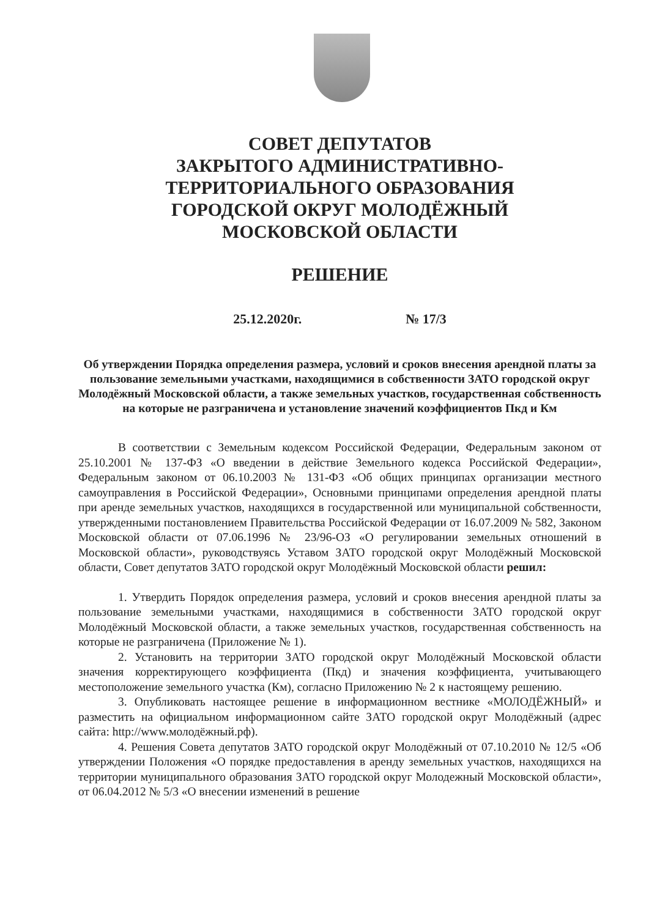СОВЕТ ДЕПУТАТОВ
ЗАКРЫТОГО АДМИНИСТРАТИВНО-
ТЕРРИТОРИАЛЬНОГО ОБРАЗОВАНИЯ
ГОРОДСКОЙ ОКРУГ МОЛОДЁЖНЫЙ
МОСКОВСКОЙ ОБЛАСТИ
РЕШЕНИЕ
25.12.2020г. № 17/3
Об утверждении Порядка определения размера, условий и сроков внесения арендной платы за пользование земельными участками, находящимися в собственности ЗАТО городской округ Молодёжный Московской области, а также земельных участков, государственная собственность на которые не разграничена и установление значений коэффициентов Пкд и Км
В соответствии с Земельным кодексом Российской Федерации, Федеральным законом от 25.10.2001 № 137-ФЗ «О введении в действие Земельного кодекса Российской Федерации», Федеральным законом от 06.10.2003 № 131-ФЗ «Об общих принципах организации местного самоуправления в Российской Федерации», Основными принципами определения арендной платы при аренде земельных участков, находящихся в государственной или муниципальной собственности, утвержденными постановлением Правительства Российской Федерации от 16.07.2009 № 582, Законом Московской области от 07.06.1996 № 23/96-ОЗ «О регулировании земельных отношений в Московской области», руководствуясь Уставом ЗАТО городской округ Молодёжный Московской области, Совет депутатов ЗАТО городской округ Молодёжный Московской области решил:
1. Утвердить Порядок определения размера, условий и сроков внесения арендной платы за пользование земельными участками, находящимися в собственности ЗАТО городской округ Молодёжный Московской области, а также земельных участков, государственная собственность на которые не разграничена (Приложение № 1).
2. Установить на территории ЗАТО городской округ Молодёжный Московской области значения корректирующего коэффициента (Пкд) и значения коэффициента, учитывающего местоположение земельного участка (Км), согласно Приложению № 2 к настоящему решению.
3. Опубликовать настоящее решение в информационном вестнике «МОЛОДЁЖНЫЙ» и разместить на официальном информационном сайте ЗАТО городской округ Молодёжный (адрес сайта: http://www.молодёжный.рф).
4. Решения Совета депутатов ЗАТО городской округ Молодёжный от 07.10.2010 № 12/5 «Об утверждении Положения «О порядке предоставления в аренду земельных участков, находящихся на территории муниципального образования ЗАТО городской округ Молодежный Московской области», от 06.04.2012 № 5/3 «О внесении изменений в решение